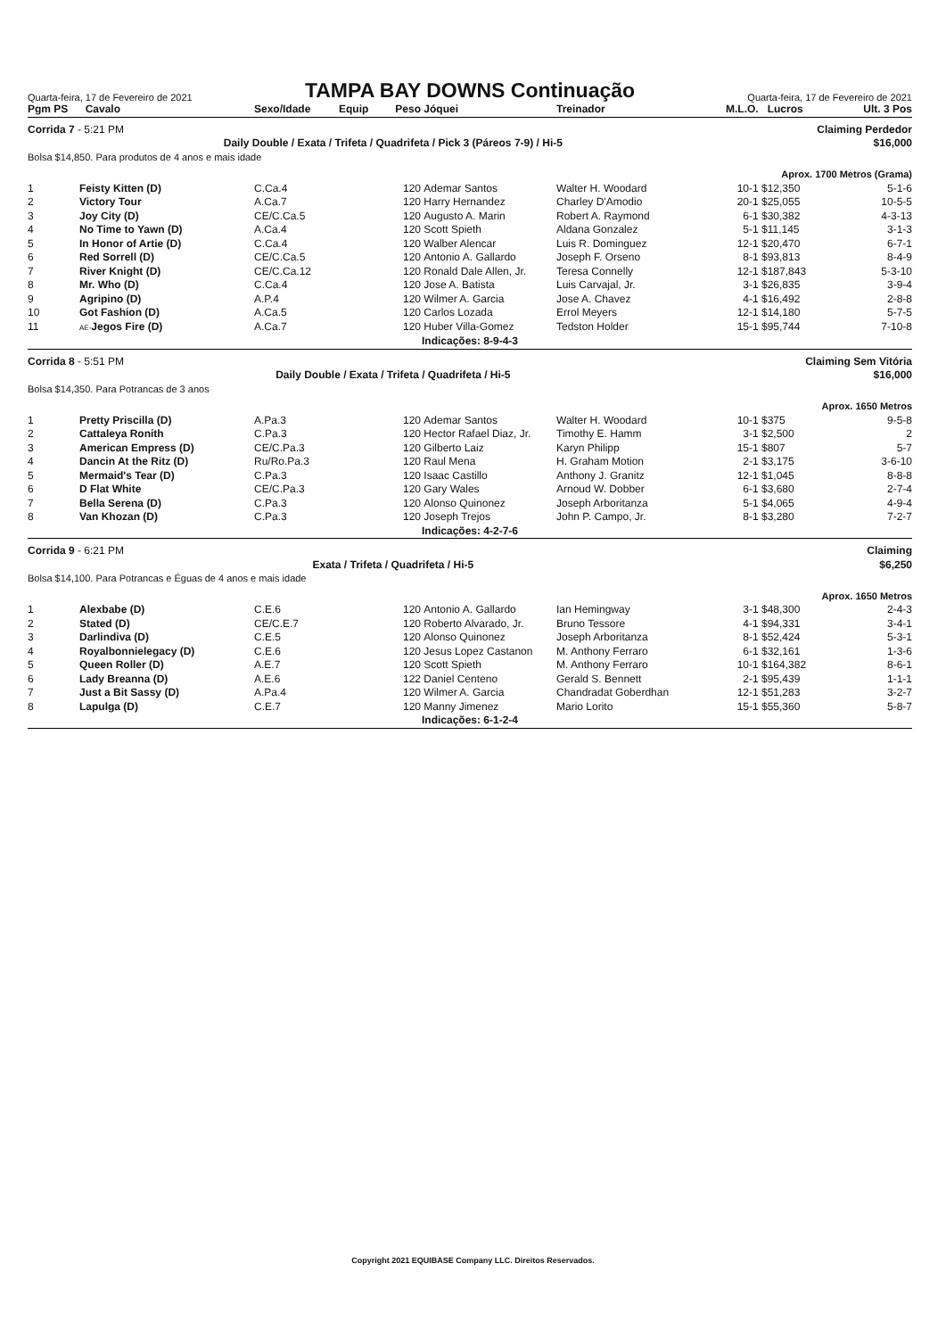Quarta-feira, 17 de Fevereiro de 2021
TAMPA BAY DOWNS Continuação
Quarta-feira, 17 de Fevereiro de 2021
| Pgm PS | Cavalo | Sexo/Idade | Equip | Peso | Jóquei | Treinador | M.L.O. | Lucros | Ult. 3 Pos |
| --- | --- | --- | --- | --- | --- | --- | --- | --- | --- |
| Corrida 7 - 5:21 PM | | | | | | Claiming Perdedor | | | |
| Daily Double / Exata / Trifeta / Quadrifeta / Pick 3 (Páreos 7-9) / Hi-5 | | | | | | | | $16,000 | |
| Bolsa $14,850. Para produtos de 4 anos e mais idade | | | | | | | | | |
| Aprox. 1700 Metros (Grama) | | | | | | | | | |
| 1 | Feisty Kitten (D) | C.Ca.4 | | 120 | Ademar Santos | Walter H. Woodard | 10-1 | $12,350 | 5-1-6 |
| 2 | Victory Tour | A.Ca.7 | | 120 | Harry Hernandez | Charley D'Amodio | 20-1 | $25,055 | 10-5-5 |
| 3 | Joy City (D) | CE/C.Ca.5 | | 120 | Augusto A. Marin | Robert A. Raymond | 6-1 | $30,382 | 4-3-13 |
| 4 | No Time to Yawn (D) | A.Ca.4 | | 120 | Scott Spieth | Aldana Gonzalez | 5-1 | $11,145 | 3-1-3 |
| 5 | In Honor of Artie (D) | C.Ca.4 | | 120 | Walber Alencar | Luis R. Dominguez | 12-1 | $20,470 | 6-7-1 |
| 6 | Red Sorrell (D) | CE/C.Ca.5 | | 120 | Antonio A. Gallardo | Joseph F. Orseno | 8-1 | $93,813 | 8-4-9 |
| 7 | River Knight (D) | CE/C.Ca.12 | | 120 | Ronald Dale Allen, Jr. | Teresa Connelly | 12-1 | $187,843 | 5-3-10 |
| 8 | Mr. Who (D) | C.Ca.4 | | 120 | Jose A. Batista | Luis Carvajal, Jr. | 3-1 | $26,835 | 3-9-4 |
| 9 | Agripino (D) | A.P.4 | | 120 | Wilmer A. Garcia | Jose A. Chavez | 4-1 | $16,492 | 2-8-8 |
| 10 | Got Fashion (D) | A.Ca.5 | | 120 | Carlos Lozada | Errol Meyers | 12-1 | $14,180 | 5-7-5 |
| 11 | AE- Jegos Fire (D) | A.Ca.7 | | 120 | Huber Villa-Gomez | Tedston Holder | 15-1 | $95,744 | 7-10-8 |
| Indicações: 8-9-4-3 | | | | | | | | | |
| Corrida 8 - 5:51 PM | | | | | | Claiming Sem Vitória | | | |
| Daily Double / Exata / Trifeta / Quadrifeta / Hi-5 | | | | | | | | $16,000 | |
| Bolsa $14,350. Para Potrancas de 3 anos | | | | | | | | | |
| Aprox. 1650 Metros | | | | | | | | | |
| 1 | Pretty Priscilla (D) | A.Pa.3 | | 120 | Ademar Santos | Walter H. Woodard | 10-1 | $375 | 9-5-8 |
| 2 | Cattaleya Ronith | C.Pa.3 | | 120 | Hector Rafael Diaz, Jr. | Timothy E. Hamm | 3-1 | $2,500 | 2 |
| 3 | American Empress (D) | CE/C.Pa.3 | | 120 | Gilberto Laiz | Karyn Philipp | 15-1 | $807 | 5-7 |
| 4 | Dancin At the Ritz (D) | Ru/Ro.Pa.3 | | 120 | Raul Mena | H. Graham Motion | 2-1 | $3,175 | 3-6-10 |
| 5 | Mermaid's Tear (D) | C.Pa.3 | | 120 | Isaac Castillo | Anthony J. Granitz | 12-1 | $1,045 | 8-8-8 |
| 6 | D Flat White | CE/C.Pa.3 | | 120 | Gary Wales | Arnoud W. Dobber | 6-1 | $3,680 | 2-7-4 |
| 7 | Bella Serena (D) | C.Pa.3 | | 120 | Alonso Quinonez | Joseph Arboritanza | 5-1 | $4,065 | 4-9-4 |
| 8 | Van Khozan (D) | C.Pa.3 | | 120 | Joseph Trejos | John P. Campo, Jr. | 8-1 | $3,280 | 7-2-7 |
| Indicações: 4-2-7-6 | | | | | | | | | |
| Corrida 9 - 6:21 PM | | | | | | Claiming | | | |
| Exata / Trifeta / Quadrifeta / Hi-5 | | | | | | | | $6,250 | |
| Bolsa $14,100. Para Potrancas e Éguas de 4 anos e mais idade | | | | | | | | | |
| Aprox. 1650 Metros | | | | | | | | | |
| 1 | Alexbabe (D) | C.E.6 | | 120 | Antonio A. Gallardo | Ian Hemingway | 3-1 | $48,300 | 2-4-3 |
| 2 | Stated (D) | CE/C.E.7 | | 120 | Roberto Alvarado, Jr. | Bruno Tessore | 4-1 | $94,331 | 3-4-1 |
| 3 | Darlindiva (D) | C.E.5 | | 120 | Alonso Quinonez | Joseph Arboritanza | 8-1 | $52,424 | 5-3-1 |
| 4 | Royalbonnielegacy (D) | C.E.6 | | 120 | Jesus Lopez Castanon | M. Anthony Ferraro | 6-1 | $32,161 | 1-3-6 |
| 5 | Queen Roller (D) | A.E.7 | | 120 | Scott Spieth | M. Anthony Ferraro | 10-1 | $164,382 | 8-6-1 |
| 6 | Lady Breanna (D) | A.E.6 | | 122 | Daniel Centeno | Gerald S. Bennett | 2-1 | $95,439 | 1-1-1 |
| 7 | Just a Bit Sassy (D) | A.Pa.4 | | 120 | Wilmer A. Garcia | Chandradat Goberdhan | 12-1 | $51,283 | 3-2-7 |
| 8 | Lapulga (D) | C.E.7 | | 120 | Manny Jimenez | Mario Lorito | 15-1 | $55,360 | 5-8-7 |
| Indicações: 6-1-2-4 | | | | | | | | | |
Copyright 2021 EQUIBASE Company LLC. Direitos Reservados.